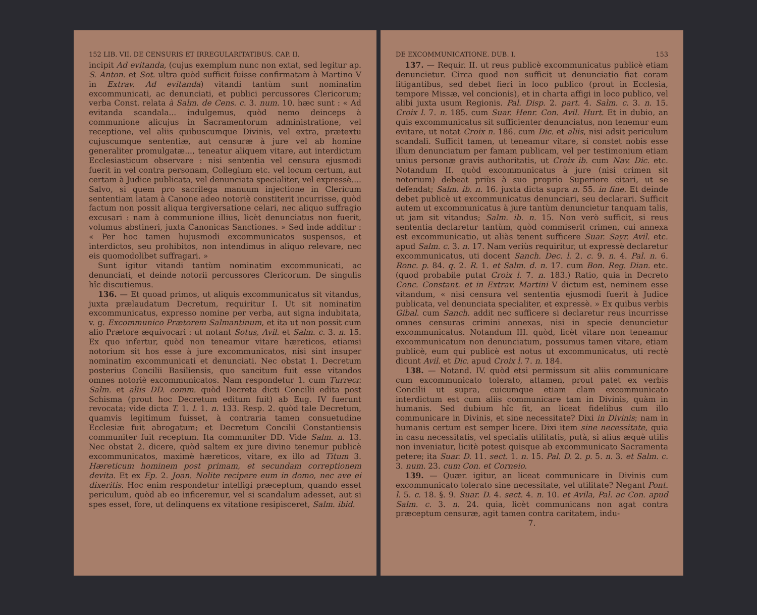152 LIB. VII. DE CENSURIS ET IRREGULARITATIBUS. CAP. II.
incipit Ad evitanda, (cujus exemplum nunc non extat, sed legitur ap. S. Anton. et Sot. ultra quòd sufficit fuisse confirmatam à Martino V in Extrav. Ad evitanda) vitandi tantùm sunt nominatim excommunicati, ac denunciati, et publici percussores Clericorum; verba Const. relata à Salm. de Cens. c. 3. num. 10. hæc sunt : « Ad evitanda scandala... indulgemus, quòd nemo deinceps à communione alicujus in Sacramentorum administratione, vel receptione, vel aliis quibuscumque Divinis, vel extra, prætextu cujuscumque sententiæ, aut censuræ à jure vel ab homine generaliter promulgatæ..., teneatur aliquem vitare, aut interdictum Ecclesiasticum observare : nisi sententia vel censura ejusmodi fuerit in vel contra personam, Collegium etc. vel locum certum, aut certam à Judice publicata, vel denunciata specialiter, vel expressè.... Salvo, si quem pro sacrilega manuum injectione in Clericum sententiam latam à Canone adeo notoriè constiterit incurrisse, quòd factum non possit aliqua tergiversatione celari, nec aliquo suffragio excusari : nam à communione illius, licèt denunciatus non fuerit, volumus abstineri, juxta Canonicas Sanctiones. » Sed inde additur : « Per hoc tamen hujusmodi excommunicatos suspensos, et interdictos, seu prohibitos, non intendimus in aliquo relevare, nec eis quomodolibet suffragari. »
Sunt igitur vitandi tantùm nominatim excommunicati, ac denunciati, et deinde notorii percussores Clericorum. De singulis hîc discutiemus.
136. — Et quoad primos, ut aliquis excommunicatus sit vitandus, juxta prælaudatum Decretum, requiritur I. Ut sit nominatim excommunicatus, expresso nomine per verba, aut signa indubitata, v. g. Excommunico Prætorem Salmantinum, et ita ut non possit cum alio Prætore æquivocari : ut notant Sotus, Avil. et Salm. c. 3. n. 15. Ex quo infertur, quòd non teneamur vitare hæreticos, etiamsi notorium sit hos esse à jure excommunicatos, nisi sint insuper nominatim excommunicati et denunciati. Nec obstat 1. Decretum posterius Concilii Basiliensis, quo sancitum fuit esse vitandos omnes notoriè excommunicatos. Nam respondetur 1. cum Turrecr. Salm. et aliis DD. comm. quòd Decreta dicti Concilii edita post Schisma (prout hoc Decretum editum fuit) ab Eug. IV fuerunt revocata; vide dicta T. 1. l. 1. n. 133. Resp. 2. quòd tale Decretum, quamvis legitimum fuisset, à contraria tamen consuetudine Ecclesiæ fuit abrogatum; et Decretum Concilii Constantiensis communiter fuit receptum. Ita communiter DD. Vide Salm. n. 13. Nec obstat 2. dicere, quòd saltem ex jure divino tenemur publicè excommunicatos, maximè hæreticos, vitare, ex illo ad Titum 3. Hæreticum hominem post primam, et secundam correptionem devita. Et ex Ep. 2. Joan. Nolite recipere eum in domo, nec ave ei dixeritis. Hoc enim respondetur intelligi præceptum, quando esset periculum, quòd ab eo inficeremur, vel si scandalum adesset, aut si spes esset, fore, ut delinquens ex vitatione resipisceret, Salm. ibid.
DE EXCOMMUNICATIONE. DUB. I. 153
137. — Requir. II. ut reus publicè excommunicatus publicè etiam denuncietur. Circa quod non sufficit ut denunciatio fiat coram litigantibus, sed debet fieri in loco publico (prout in Ecclesia, tempore Missæ, vel concionis), et in charta affigi in loco publico, vel alibi juxta usum Regionis. Pal. Disp. 2. part. 4. Salm. c. 3. n. 15. Croix l. 7. n. 185. cum Suar. Henr. Con. Avil. Hurt. Et in dubio, an quis excommunicatus sit sufficienter denunciatus, non tenemur eum evitare, ut notat Croix n. 186. cum Dic. et aliis, nisi adsit periculum scandali. Sufficit tamen, ut teneamur vitare, si constet nobis esse illum denunciatum per famam publicam, vel per testimonium etiam unius personæ gravis authoritatis, ut Croix ib. cum Nav. Dic. etc. Notandum II. quòd excommunicatus à jure (nisi crimen sit notorium) debeat priùs à suo proprio Superiore citari, ut se defendat; Salm. ib. n. 16. juxta dicta supra n. 55. in fine. Et deinde debet publicè ut excommunicatus denunciari, seu declarari. Sufficit autem ut excommunicatus à jure tantùm denuncietur tanquam talis, ut jam sit vitandus; Salm. ib. n. 15. Non verò sufficit, si reus sententia declaretur tantùm, quòd commiserit crimen, cui annexa est excommunicatio, ut aliàs tenent sufficere Suar. Sayr. Avil. etc. apud Salm. c. 3. n. 17. Nam veriùs requiritur, ut expressè declaretur excommunicatus, uti docent Sanch. Dec. l. 2. c. 9. n. 4. Pal. n. 6. Ronc. p. 84. q. 2. R. 1. et Salm. d. n. 17. cum Bon. Reg. Dian. etc. (quod probabile putat Croix l. 7. n. 183.) Ratio, quia in Decreto Conc. Constant. et in Extrav. Martini V dictum est, neminem esse vitandum, « nisi censura vel sententia ejusmodi fuerit à Judice publicata, vel denunciata specialiter, et expressè. » Ex quibus verbis Gibal. cum Sanch. addit nec sufficere si declaretur reus incurrisse omnes censuras crimini annexas, nisi in specie denuncietur excommunicatus. Notandum III. quòd, licèt vitare non teneamur excommunicatum non denunciatum, possumus tamen vitare, etiam publicè, eum qui publicè est notus ut excommunicatus, uti rectè dicunt Avil. et Dic. apud Croix l. 7. n. 184.
138. — Notand. IV. quòd etsi permissum sit aliis communicare cum excommunicato tolerato, attamen, prout patet ex verbis Concilii ut supra, cuicumque etiam clam excommunicato interdictum est cum aliis communicare tam in Divinis, quàm in humanis. Sed dubium hîc fit, an liceat fidelibus cum illo communicare in Divinis, et sine necessitate? Dixi in Divinis; nam in humanis certum est semper licere. Dixi item sine necessitate, quia in casu necessitatis, vel specialis utilitatis, putà, si alius æquè utilis non inveniatur, licitè potest quisque ab excommunicato Sacramenta petere; ita Suar. D. 11. sect. 1. n. 15. Pal. D. 2. p. 5. n. 3. et Salm. c. 3. num. 23. cum Con. et Corneio.
139. — Quær. igitur, an liceat communicare in Divinis cum excommunicato tolerato sine necessitate, vel utilitate? Negant Pont. l. 5. c. 18. §. 9. Suar. D. 4. sect. 4. n. 10. et Avila, Pal. ac Con. apud Salm. c. 3. n. 24. quia, licèt communicans non agat contra præceptum censuræ, agit tamen contra caritatem, indu-
7.